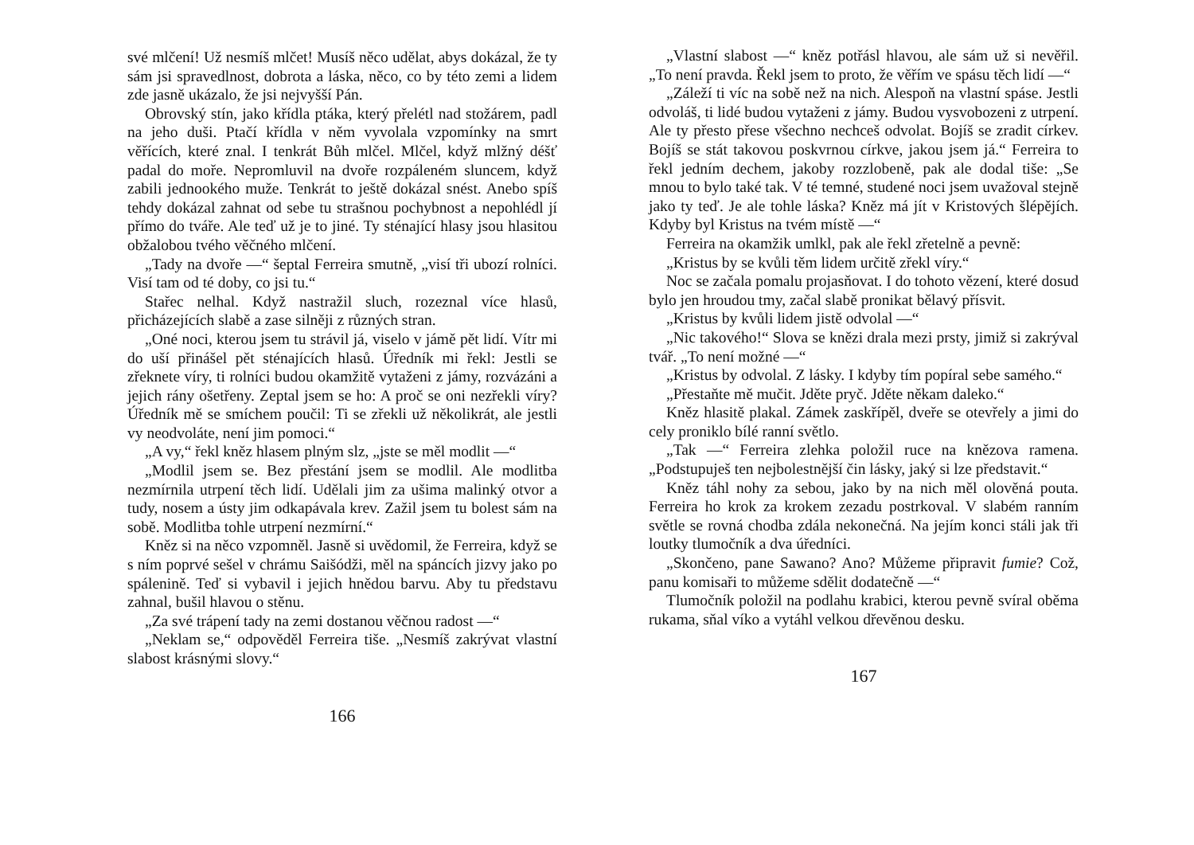své mlčení! Už nesmíš mlčet! Musíš něco udělat, abys dokázal, že ty sám jsi spravedlnost, dobrota a láska, něco, co by této zemi a lidem zde jasně ukázalo, že jsi nejvyšší Pán.
Obrovský stín, jako křídla ptáka, který přelétl nad stožárem, padl na jeho duši. Ptačí křídla v něm vyvolala vzpomínky na smrt věřících, které znal. I tenkrát Bůh mlčel. Mlčel, když mlžný déšť padal do moře. Nepromluvil na dvoře rozpáleném sluncem, když zabili jednookého muže. Tenkrát to ještě dokázal snést. Anebo spíš tehdy dokázal zahnat od sebe tu strašnou pochybnost a nepohlédl jí přímo do tváře. Ale teď už je to jiné. Ty sténající hlasy jsou hlasitou obžalobou tvého věčného mlčení.
„Tady na dvoře —“ šeptal Ferreira smutně, „visí tři ubozí rolníci. Visí tam od té doby, co jsi tu.“
Stařec nelhal. Když nastražil sluch, rozeznal více hlasů, přicházejících slabě a zase silněji z různých stran.
„Oné noci, kterou jsem tu strávil já, viselo v jámě pět lidí. Vítr mi do uší přinášel pět sténajících hlasů. Úředník mi řekl: Jestli se zřeknete víry, ti rolníci budou okamžitě vytaženi z jámy, rozvázáni a jejich rány ošetřeny. Zeptal jsem se ho: A proč se oni nezřekli víry? Úředník mě se smíchem poučil: Ti se zřekli už několikrát, ale jestli vy neodvoláte, není jim pomoci.“
„A vy,“ řekl kněz hlasem plným slz, „jste se měl modlit —“
„Modlil jsem se. Bez přestání jsem se modlil. Ale modlitba nezmírnila utrpení těch lidí. Udělali jim za ušima malinký otvor a tudy, nosem a ústy jim odkapávala krev. Zažil jsem tu bolest sám na sobě. Modlitba tohle utrpení nezmírní.“
Kněz si na něco vzpomněl. Jasně si uvědomil, že Ferreira, když se s ním poprvé sešel v chrámu Saišódži, měl na spáncích jizvy jako po spálenině. Teď si vybavil i jejich hnědou barvu. Aby tu představu zahnal, bušil hlavou o stěnu.
„Za své trápení tady na zemi dostanou věčnou radost —“
„Neklam se,“ odpověděl Ferreira tiše. „Nesmíš zakrývat vlastní slabost krásnými slovy.“
166
„Vlastní slabost —“ kněz potřásl hlavou, ale sám už si nevěřil. „To není pravda. Řekl jsem to proto, že věřím ve spásu těch lidí —“
„Záleží ti víc na sobě než na nich. Alespoň na vlastní spáse. Jestli odvoláš, ti lidé budou vytaženi z jámy. Budou vysvobozeni z utrpení. Ale ty přesto přese všechno nechceš odvolat. Bojíš se zradit církev. Bojíš se stát takovou poskvrnou církve, jakou jsem já.“ Ferreira to řekl jedním dechem, jakoby rozzlobeně, pak ale dodal tiše: „Se mnou to bylo také tak. V té temné, studené noci jsem uvažoval stejně jako ty teď. Je ale tohle láska? Kněz má jít v Kristových šlépějích. Kdyby byl Kristus na tvém místě —“
Ferreira na okamžik umlkl, pak ale řekl zřetelně a pevně:
„Kristus by se kvůli těm lidem určitě zřekl víry.“
Noc se začala pomalu projasňovat. I do tohoto vězení, které dosud bylo jen hroudou tmy, začal slabě pronikat bělavý přísvit.
„Kristus by kvůli lidem jistě odvolal —“
„Nic takového!“ Slova se knězi drala mezi prsty, jimiž si zakrýval tvář. „To není možné —“
„Kristus by odvolal. Z lásky. I kdyby tím popíral sebe samého.“
„Přestaňte mě mučit. Jděte pryč. Jděte někam daleko.“
Kněz hlasitě plakal. Zámek zaskřípěl, dveře se otevřely a jimi do cely proniklo bílé ranní světlo.
„Tak —“ Ferreira zlehka položil ruce na knězova ramena. „Podstupuješ ten nejbolestnější čin lásky, jaký si lze představit.“
Kněz táhl nohy za sebou, jako by na nich měl olověná pouta. Ferreira ho krok za krokem zezadu postrkoval. V slabém ranním světle se rovná chodba zdála nekonečná. Na jejím konci stáli jak tři loutky tlumočník a dva úředníci.
„Skončeno, pane Sawano? Ano? Můžeme připravit fumie? Což, panu komisaři to můžeme sdělit dodatečně —“
Tlumočník položil na podlahu krabici, kterou pevně svíral oběma rukama, sňal víko a vytáhl velkou dřevěnou desku.
167